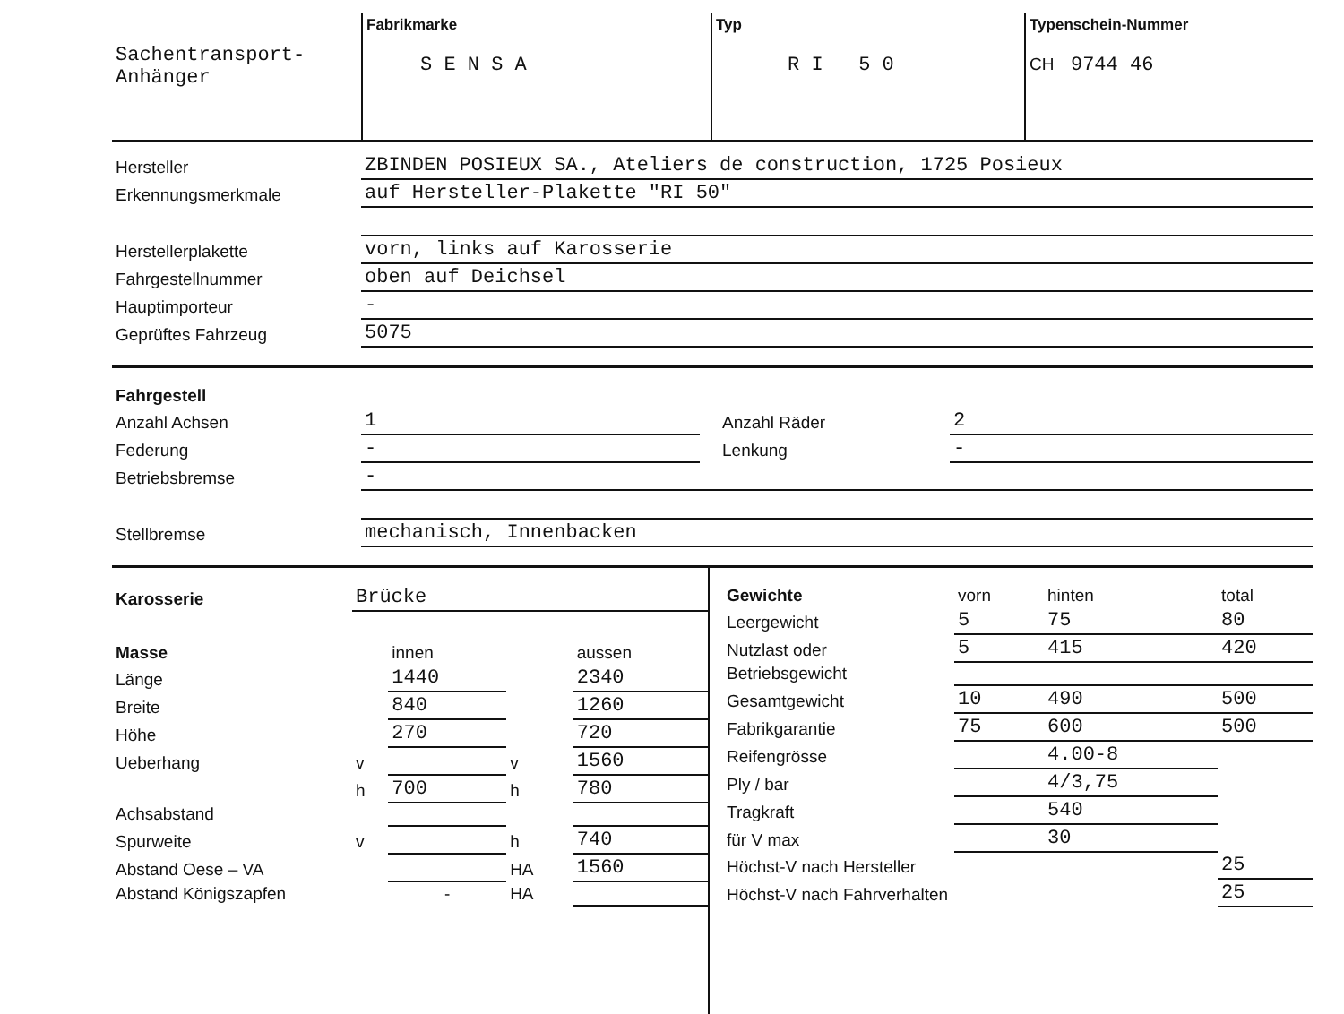| Sachentransport- Anhänger | Fabrikmarke S E N S A | Typ R I 5 0 | Typenschein-Nummer CH 9744 46 |
| Hersteller | ZBINDEN POSIEUX SA., Ateliers de construction, 1725 Posieux |
| Erkennungsmerkmale | auf Hersteller-Plakette "RI 50" |
| Herstellerplakette | vorn, links auf Karosserie |
| Fahrgestellnummer | oben auf Deichsel |
| Hauptimporteur | - |
| Geprüftes Fahrzeug | 5075 |
| Fahrgestell | | | |
| Anzahl Achsen | 1 | Anzahl Räder | 2 |
| Federung | - | Lenkung | - |
| Betriebsbremse | - | | |
| Stellbremse | mechanisch, Innenbacken | | |
| Karosserie | Brücke | | | |
| Masse | | innen | | aussen |
| Länge | | 1440 | | 2340 |
| Breite | | 840 | | 1260 |
| Höhe | | 270 | | 720 |
| Ueberhang | v | | v | 1560 |
| | h | 700 | h | 780 |
| Achsabstand | | | | |
| Spurweite | v | | h | 740 |
| Abstand Oese – VA | | | HA | 1560 |
| Abstand Königszapfen | | - | HA | |
| Gewichte | vorn | hinten | total |
| Leergewicht | 5 | 75 | 80 |
| Nutzlast oder | 5 | 415 | 420 |
| Betriebsgewicht | | | |
| Gesamtgewicht | 10 | 490 | 500 |
| Fabrikgarantie | 75 | 600 | 500 |
| Reifengrösse | | 4.00-8 | |
| Ply / bar | | 4/3,75 | |
| Tragkraft | | 540 | |
| für V max | | 30 | |
| Höchst-V nach Hersteller | | | 25 |
| Höchst-V nach Fahrverhalten | | | 25 |